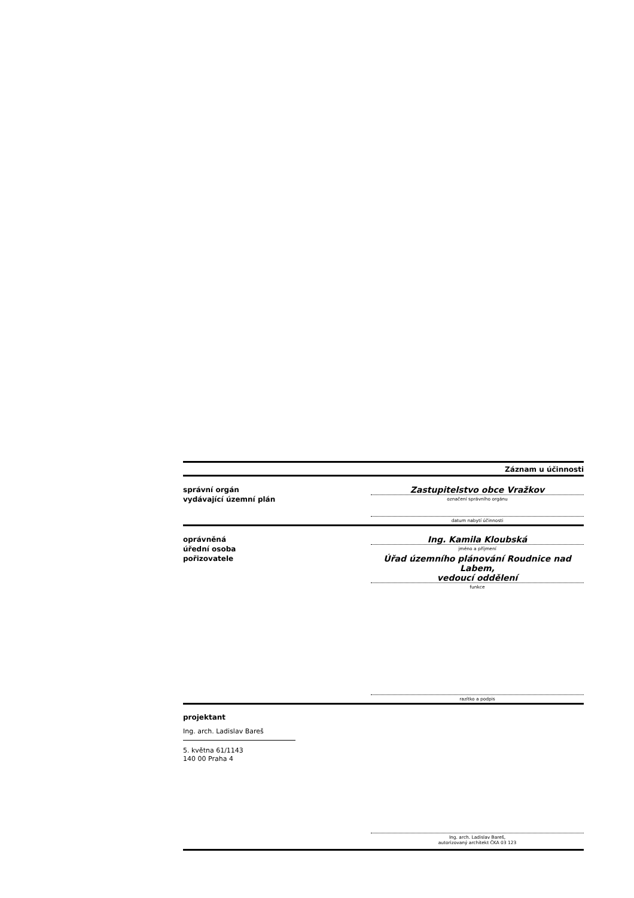Záznam u účinnosti
správní orgán
vydávající územní plán
Zastupitelstvo obce Vražkov
označení správního orgánu
datum nabytí účinnosti
oprávněná
úřední osoba
pořizovatele
Ing. Kamila Kloubská
jméno a příjmení
Úřad územního plánování Roudnice nad Labem,
vedoucí oddělení
funkce
razítko a podpis
projektant
Ing. arch. Ladislav Bareš
5. května 61/1143
140 00 Praha 4
Ing. arch. Ladislav Bareš,
autorizovaný architekt ČKA 03 123